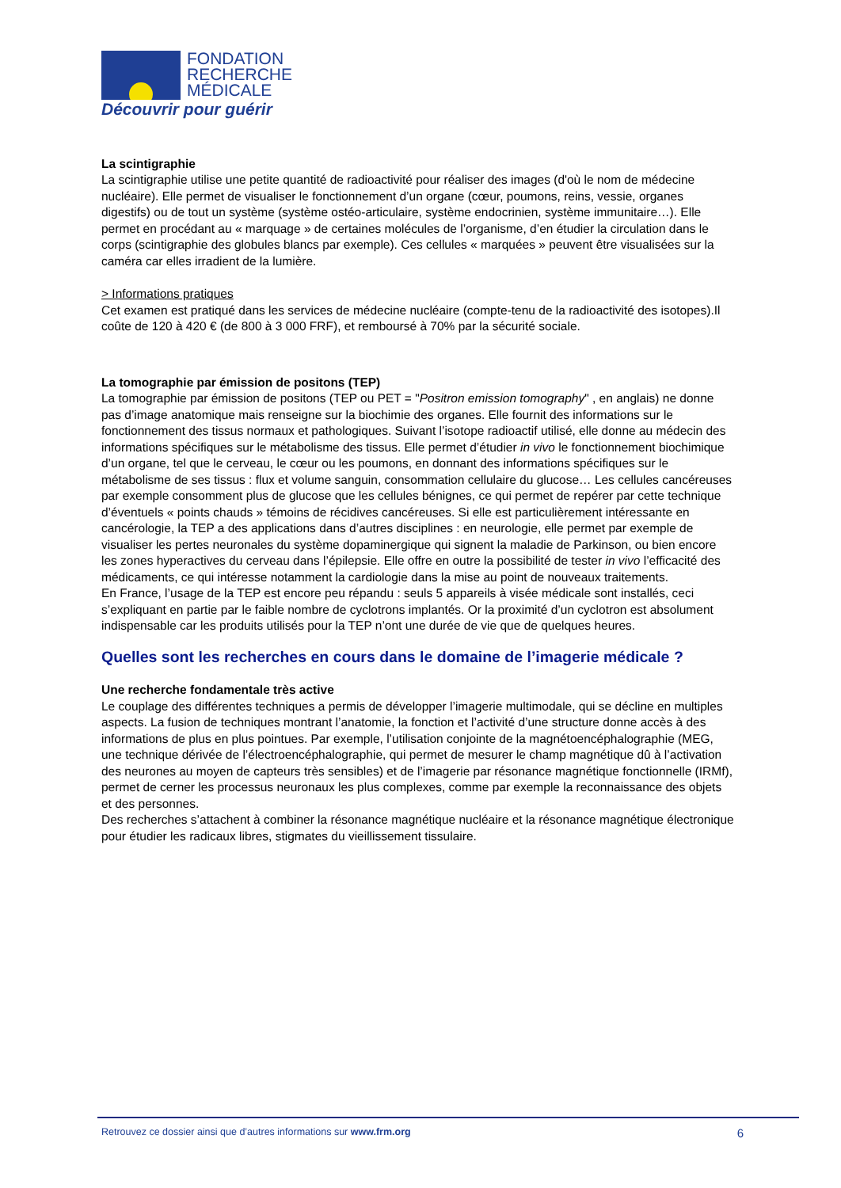FONDATION
RECHERCHE
MÉDICALE
Découvrir pour guérir
La scintigraphie
La scintigraphie utilise une petite quantité de radioactivité pour réaliser des images (d'où le nom de médecine nucléaire). Elle permet de visualiser le fonctionnement d’un organe (cœur, poumons, reins, vessie, organes digestifs) ou de tout un système (système ostéo-articulaire, système endocrinien, système immunitaire…). Elle permet en procédant au « marquage » de certaines molécules de l’organisme, d’en étudier la circulation dans le corps (scintigraphie des globules blancs par exemple). Ces cellules « marquées » peuvent être visualisées sur la caméra car elles irradient de la lumière.
> Informations pratiques
Cet examen est pratiqué dans les services de médecine nucléaire (compte-tenu de la radioactivité des isotopes).Il coûte de 120 à 420 € (de 800 à 3 000 FRF), et remboursé à 70% par la sécurité sociale.
La tomographie par émission de positons (TEP)
La tomographie par émission de positons (TEP ou PET = "Positron emission tomography" , en anglais) ne donne pas d’image anatomique mais renseigne sur la biochimie des organes. Elle fournit des informations sur le fonctionnement des tissus normaux et pathologiques. Suivant l’isotope radioactif utilisé, elle donne au médecin des informations spécifiques sur le métabolisme des tissus. Elle permet d’étudier in vivo le fonctionnement biochimique d’un organe, tel que le cerveau, le cœur ou les poumons, en donnant des informations spécifiques sur le métabolisme de ses tissus : flux et volume sanguin, consommation cellulaire du glucose… Les cellules cancéreuses par exemple consomment plus de glucose que les cellules bénignes, ce qui permet de repérer par cette technique d’éventuels « points chauds » témoins de récidives cancéreuses. Si elle est particulièrement intéressante en cancérologie, la TEP a des applications dans d’autres disciplines : en neurologie, elle permet par exemple de visualiser les pertes neuronales du système dopaminergique qui signent la maladie de Parkinson, ou bien encore les zones hyperactives du cerveau dans l’épilepsie. Elle offre en outre la possibilité de tester in vivo l’efficacité des médicaments, ce qui intéresse notamment la cardiologie dans la mise au point de nouveaux traitements.
En France, l’usage de la TEP est encore peu répandu : seuls 5 appareils à visée médicale sont installés, ceci s’expliquant en partie par le faible nombre de cyclotrons implantés. Or la proximité d’un cyclotron est absolument indispensable car les produits utilisés pour la TEP n’ont une durée de vie que de quelques heures.
Quelles sont les recherches en cours dans le domaine de l’imagerie médicale ?
Une recherche fondamentale très active
Le couplage des différentes techniques a permis de développer l’imagerie multimodale, qui se décline en multiples aspects. La fusion de techniques montrant l’anatomie, la fonction et l’activité d’une structure donne accès à des informations de plus en plus pointues. Par exemple, l’utilisation conjointe de la magnétoencéphalographie (MEG, une technique dérivée de l’électroencéphalographie, qui permet de mesurer le champ magnétique dû à l’activation des neurones au moyen de capteurs très sensibles) et de l’imagerie par résonance magnétique fonctionnelle (IRMf), permet de cerner les processus neuronaux les plus complexes, comme par exemple la reconnaissance des objets et des personnes.
Des recherches s’attachent à combiner la résonance magnétique nucléaire et la résonance magnétique électronique pour étudier les radicaux libres, stigmates du vieillissement tissulaire.
Retrouvez ce dossier ainsi que d’autres informations sur www.frm.org 6